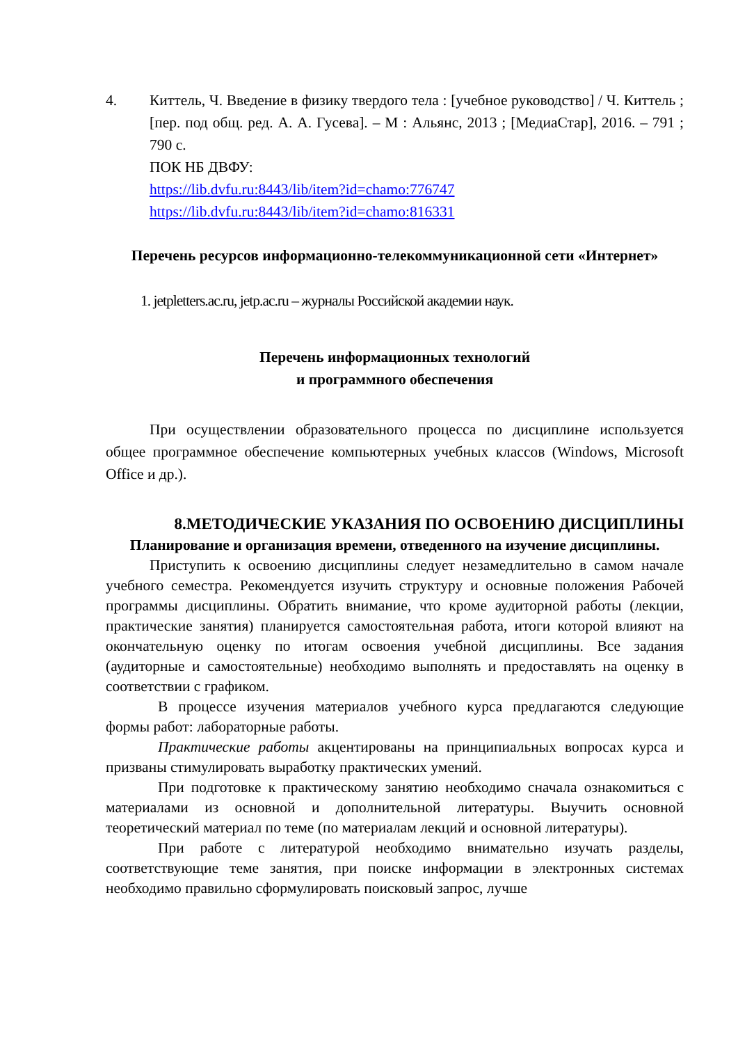4. Киттель, Ч. Введение в физику твердого тела : [учебное руководство] / Ч. Киттель ; [пер. под общ. ред. А. А. Гусева]. – М : Альянс, 2013 ; [МедиаСтар], 2016. – 791 ; 790 с.
ПОК НБ ДВФУ:
https://lib.dvfu.ru:8443/lib/item?id=chamo:776747
https://lib.dvfu.ru:8443/lib/item?id=chamo:816331
Перечень ресурсов информационно-телекоммуникационной сети «Интернет»
1. jetpletters.ac.ru, jetp.ac.ru – журналы Российской академии наук.
Перечень информационных технологий
и программного обеспечения
При осуществлении образовательного процесса по дисциплине используется общее программное обеспечение компьютерных учебных классов (Windows, Microsoft Office и др.).
8.МЕТОДИЧЕСКИЕ УКАЗАНИЯ ПО ОСВОЕНИЮ ДИСЦИПЛИНЫ
Планирование и организация времени, отведенного на изучение дисциплины.
Приступить к освоению дисциплины следует незамедлительно в самом начале учебного семестра. Рекомендуется изучить структуру и основные положения Рабочей программы дисциплины. Обратить внимание, что кроме аудиторной работы (лекции, практические занятия) планируется самостоятельная работа, итоги которой влияют на окончательную оценку по итогам освоения учебной дисциплины. Все задания (аудиторные и самостоятельные) необходимо выполнять и предоставлять на оценку в соответствии с графиком.
В процессе изучения материалов учебного курса предлагаются следующие формы работ: лабораторные работы.
Практические работы акцентированы на принципиальных вопросах курса и призваны стимулировать выработку практических умений.
При подготовке к практическому занятию необходимо сначала ознакомиться с материалами из основной и дополнительной литературы. Выучить основной теоретический материал по теме (по материалам лекций и основной литературы).
При работе с литературой необходимо внимательно изучать разделы, соответствующие теме занятия, при поиске информации в электронных системах необходимо правильно сформулировать поисковый запрос, лучше